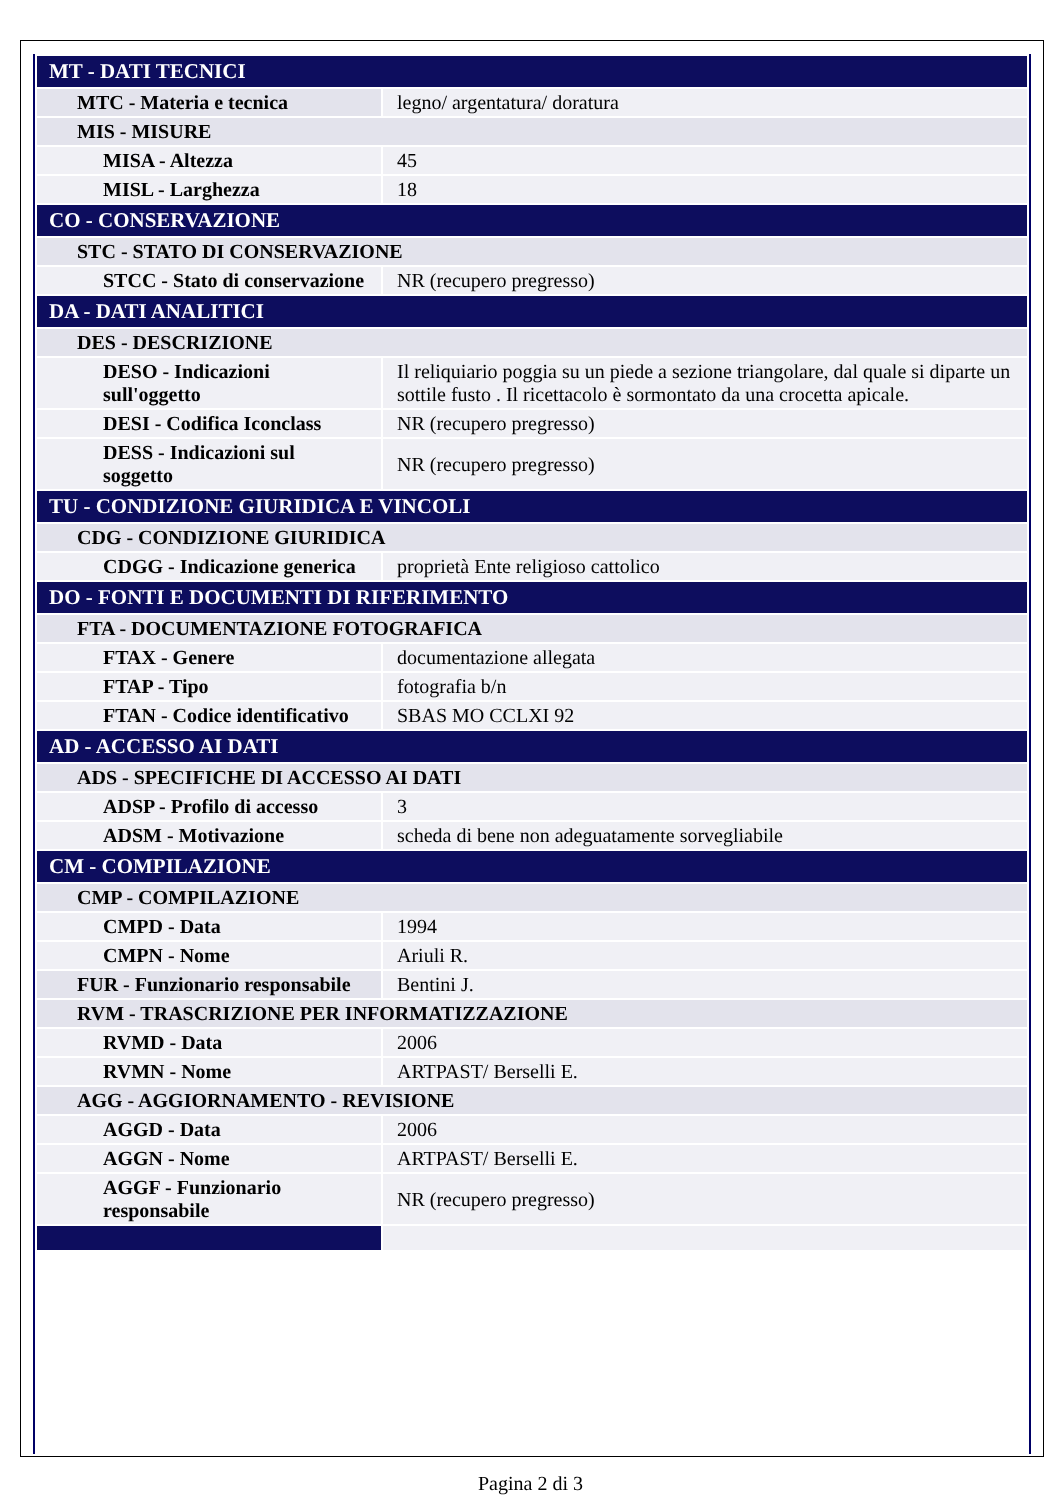| MT - DATI TECNICI | |
| MTC - Materia e tecnica | legno/ argentatura/ doratura |
| MIS - MISURE | |
| MISA - Altezza | 45 |
| MISL - Larghezza | 18 |
| CO - CONSERVAZIONE | |
| STC - STATO DI CONSERVAZIONE | |
| STCC - Stato di conservazione | NR (recupero pregresso) |
| DA - DATI ANALITICI | |
| DES - DESCRIZIONE | |
| DESO - Indicazioni sull'oggetto | Il reliquiario poggia su un piede a sezione triangolare, dal quale si diparte un sottile fusto . Il ricettacolo è sormontato da una crocetta apicale. |
| DESI - Codifica Iconclass | NR (recupero pregresso) |
| DESS - Indicazioni sul soggetto | NR (recupero pregresso) |
| TU - CONDIZIONE GIURIDICA E VINCOLI | |
| CDG - CONDIZIONE GIURIDICA | |
| CDGG - Indicazione generica | proprietà Ente religioso cattolico |
| DO - FONTI E DOCUMENTI DI RIFERIMENTO | |
| FTA - DOCUMENTAZIONE FOTOGRAFICA | |
| FTAX - Genere | documentazione allegata |
| FTAP - Tipo | fotografia b/n |
| FTAN - Codice identificativo | SBAS MO CCLXI 92 |
| AD - ACCESSO AI DATI | |
| ADS - SPECIFICHE DI ACCESSO AI DATI | |
| ADSP - Profilo di accesso | 3 |
| ADSM - Motivazione | scheda di bene non adeguatamente sorvegliabile |
| CM - COMPILAZIONE | |
| CMP - COMPILAZIONE | |
| CMPD - Data | 1994 |
| CMPN - Nome | Ariuli R. |
| FUR - Funzionario responsabile | Bentini J. |
| RVM - TRASCRIZIONE PER INFORMATIZZAZIONE | |
| RVMD - Data | 2006 |
| RVMN - Nome | ARTPAST/ Berselli E. |
| AGG - AGGIORNAMENTO - REVISIONE | |
| AGGD - Data | 2006 |
| AGGN - Nome | ARTPAST/ Berselli E. |
| AGGF - Funzionario responsabile | NR (recupero pregresso) |
Pagina 2 di 3